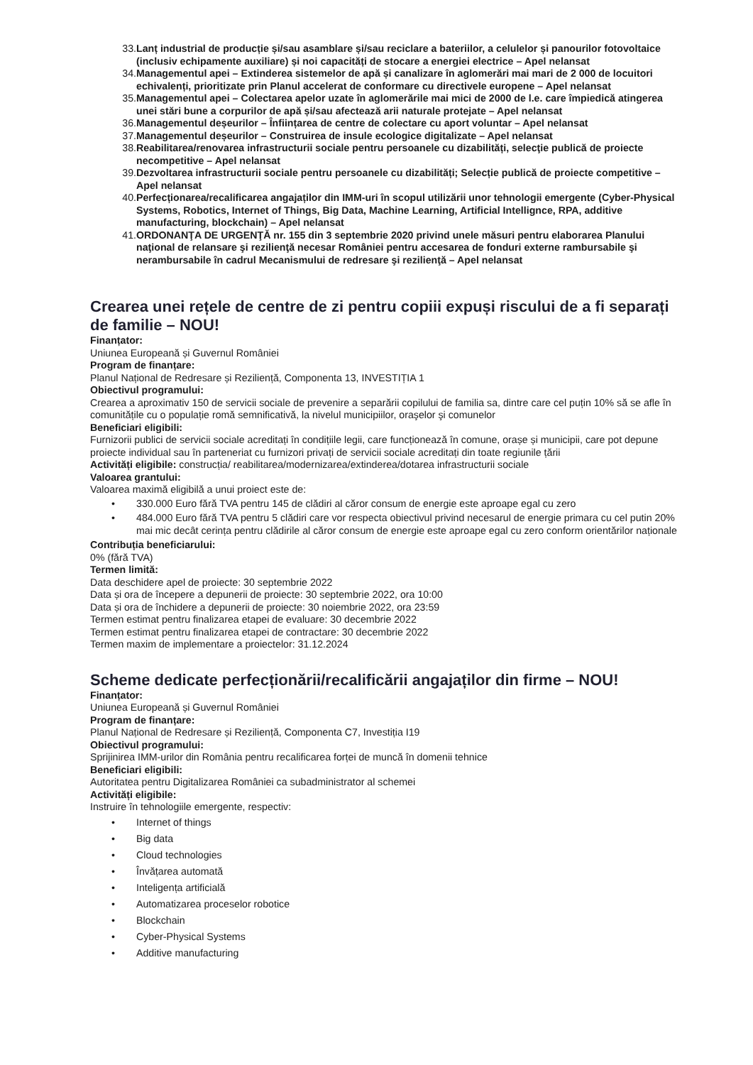33. Lanț industrial de producție și/sau asamblare și/sau reciclare a bateriilor, a celulelor și panourilor fotovoltaice (inclusiv echipamente auxiliare) și noi capacități de stocare a energiei electrice – Apel nelansat
34. Managementul apei – Extinderea sistemelor de apă și canalizare în aglomerări mai mari de 2 000 de locuitori echivalenți, prioritizate prin Planul accelerat de conformare cu directivele europene – Apel nelansat
35. Managementul apei – Colectarea apelor uzate în aglomerările mai mici de 2000 de l.e. care împiedică atingerea unei stări bune a corpurilor de apă și/sau afectează arii naturale protejate – Apel nelansat
36. Managementul deșeurilor – Înființarea de centre de colectare cu aport voluntar – Apel nelansat
37. Managementul deșeurilor – Construirea de insule ecologice digitalizate – Apel nelansat
38. Reabilitarea/renovarea infrastructurii sociale pentru persoanele cu dizabilități, selecţie publică de proiecte necompetitive – Apel nelansat
39. Dezvoltarea infrastructurii sociale pentru persoanele cu dizabilități; Selecție publică de proiecte competitive – Apel nelansat
40. Perfecționarea/recalificarea angajaților din IMM-uri în scopul utilizării unor tehnologii emergente (Cyber-Physical Systems, Robotics, Internet of Things, Big Data, Machine Learning, Artificial Intellignce, RPA, additive manufacturing, blockchain) – Apel nelansat
41. ORDONANŢA DE URGENŢĂ nr. 155 din 3 septembrie 2020 privind unele măsuri pentru elaborarea Planului naţional de relansare şi rezilienţă necesar României pentru accesarea de fonduri externe rambursabile şi nerambursabile în cadrul Mecanismului de redresare şi rezilienţă – Apel nelansat
Crearea unei rețele de centre de zi pentru copiii expuși riscului de a fi separați de familie – NOU!
Finanțator:
Uniunea Europeană și Guvernul României
Program de finanțare:
Planul Național de Redresare și Reziliență, Componenta 13, INVESTIȚIA 1
Obiectivul programului:
Crearea a aproximativ 150 de servicii sociale de prevenire a separării copilului de familia sa, dintre care cel puțin 10% să se afle în comunitățile cu o populație romă semnificativă, la nivelul municipiilor, oraşelor şi comunelor
Beneficiari eligibili:
Furnizorii publici de servicii sociale acreditați în condițiile legii, care funcționează în comune, orașe și municipii, care pot depune proiecte individual sau în parteneriat cu furnizori privați de servicii sociale acreditați din toate regiunile țării
Activități eligibile: construcția/ reabilitarea/modernizarea/extinderea/dotarea infrastructurii sociale
Valoarea grantului:
Valoarea maximă eligibilă a unui proiect este de:
• 330.000 Euro fără TVA pentru 145 de clădiri al căror consum de energie este aproape egal cu zero
• 484.000 Euro fără TVA pentru 5 clădiri care vor respecta obiectivul privind necesarul de energie primara cu cel putin 20% mai mic decât cerința pentru clădirile al căror consum de energie este aproape egal cu zero conform orientărilor naționale
Contribuția beneficiarului:
0% (fără TVA)
Termen limită:
Data deschidere apel de proiecte: 30 septembrie 2022
Data și ora de începere a depunerii de proiecte: 30 septembrie 2022, ora 10:00
Data și ora de închidere a depunerii de proiecte: 30 noiembrie 2022, ora 23:59
Termen estimat pentru finalizarea etapei de evaluare: 30 decembrie 2022
Termen estimat pentru finalizarea etapei de contractare: 30 decembrie 2022
Termen maxim de implementare a proiectelor: 31.12.2024
Scheme dedicate perfecționării/recalificării angajaților din firme – NOU!
Finanțator:
Uniunea Europeană și Guvernul României
Program de finanțare:
Planul Național de Redresare și Reziliență, Componenta C7, Investiția I19
Obiectivul programului:
Sprijinirea IMM-urilor din România pentru recalificarea forței de muncă în domenii tehnice
Beneficiari eligibili:
Autoritatea pentru Digitalizarea României ca subadministrator al schemei
Activități eligibile:
Instruire în tehnologiile emergente, respectiv:
• Internet of things
• Big data
• Cloud technologies
• Învățarea automată
• Inteligența artificială
• Automatizarea proceselor robotice
• Blockchain
• Cyber-Physical Systems
• Additive manufacturing